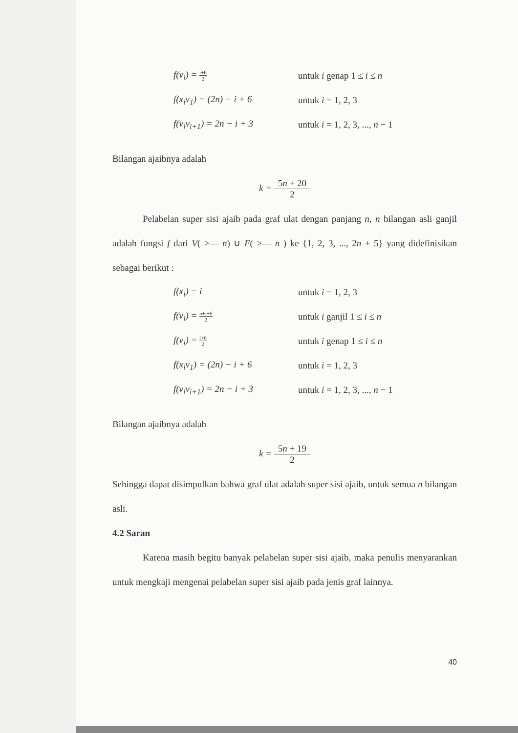f(v<sub>i</sub>) = i+6 2
untuk i genap 1 ≤ i ≤ n
f(x<sub>i</sub>v<sub>1</sub>) = (2n) − i + 6 untuk i = 1, 2, 3
f(v<sub>i</sub>v<sub>i+1</sub>) = 2n − i + 3 untuk i = 1, 2, 3, ..., n − 1
Bilangan ajaibnya adalah
k = 5n + 20 2
Pelabelan super sisi ajaib pada graf ulat dengan panjang n, n bilangan asli ganjil adalah fungsi f dari V( >— n) ∪ E( >— n ) ke {1, 2, 3, ..., 2n + 5} yang didefinisikan sebagai berikut :
f(x<sub>i</sub>) = i untuk i = 1, 2, 3
f(v<sub>i</sub>) = n+i+6 2
untuk i ganjil 1 ≤ i ≤ n
f(v<sub>i</sub>) = i+6 2
untuk i genap 1 ≤ i ≤ n
f(x<sub>i</sub>v<sub>1</sub>) = (2n) − i + 6 untuk i = 1, 2, 3
f(v<sub>i</sub>v<sub>i+1</sub>) = 2n − i + 3 untuk i = 1, 2, 3, ..., n − 1
Bilangan ajaibnya adalah
k = 5n + 19 2
Sehingga dapat disimpulkan bahwa graf ulat adalah super sisi ajaib, untuk semua n bilangan asli.
4.2 Saran
Karena masih begitu banyak pelabelan super sisi ajaib, maka penulis menyarankan untuk mengkaji mengenai pelabelan super sisi ajaib pada jenis graf lainnya.
40